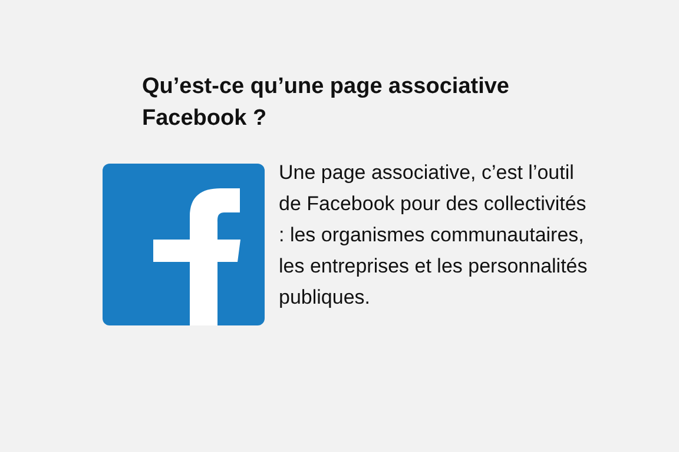Qu’est-ce qu’une page associative Facebook ?
Une page associative, c’est l’outil de Facebook pour des collectivités : les organismes communautaires, les entreprises et les personnalités publiques.